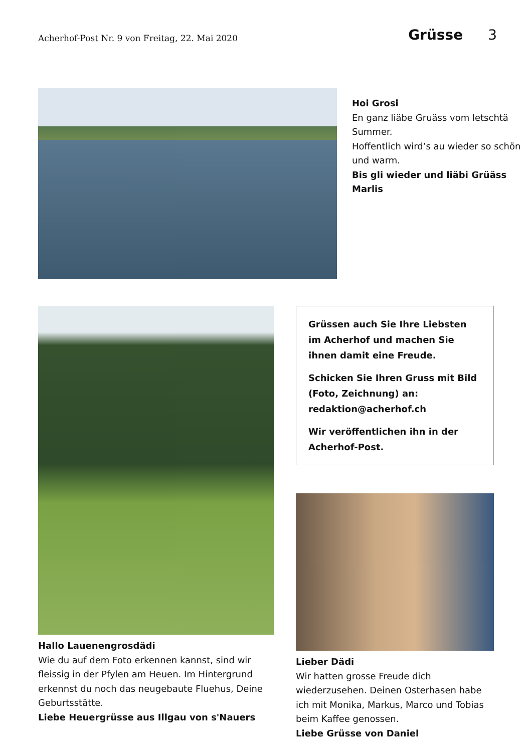Acherhof-Post Nr. 9 von Freitag, 22. Mai 2020
Grüsse 3
Hoi Grosi
En ganz liäbe Gruäss vom letschtä Summer.
Hoffentlich wird’s au wieder so schön und warm.
Bis gli wieder und liäbi Grüäss Marlis
Hallo Lauenengrosdädi
Wie du auf dem Foto erkennen kannst, sind wir fleissig in der Pfylen am Heuen. Im Hintergrund erkennst du noch das neugebaute Fluehus, Deine Geburtsstätte.
Liebe Heuergrüsse aus Illgau von s'Nauers
Grüssen auch Sie Ihre Liebsten im Acherhof und machen Sie ihnen damit eine Freude.
Schicken Sie Ihren Gruss mit Bild (Foto, Zeichnung) an: redaktion@acherhof.ch
Wir veröffentlichen ihn in der Acher­hof-Post.
Lieber Dädi
Wir hatten grosse Freude dich wiederzusehen. Deinen Osterhasen habe ich mit Monika, Mar­kus, Marco und Tobias beim Kaffee genossen.
Liebe Grüsse von Daniel